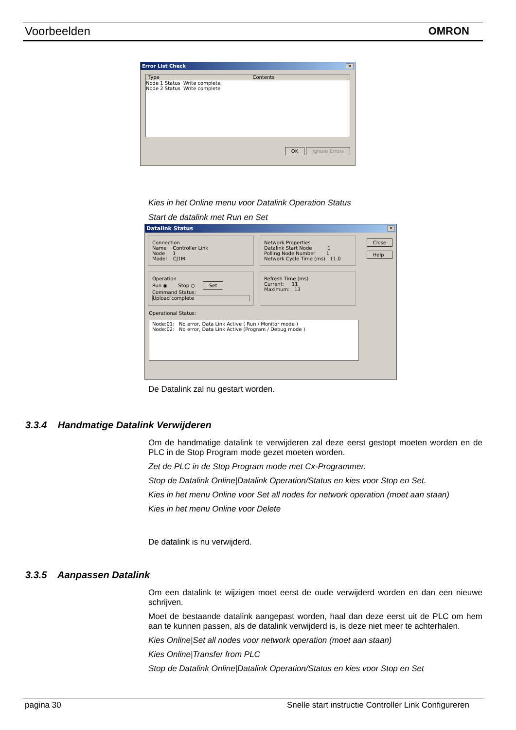Voorbeelden OMRON
Error List Check ✕
Type Contents
Node 1 Status Write complete
Node 2 Status Write complete
OK Ignore Errors
Kies in het Online menu voor Datalink Operation Status
Start de datalink met Run en Set
Datalink Status ✕
Connection
Name Controller Link
Node 1
Model CJ1M
Network Properties
Datalink Start Node 1
Polling Node Number 1
Network Cycle Time (ms) 11.0
Operation
Run ◉ Stop ○ Set
Command Status:
Upload complete
Refresh Time (ms)
Current: 11
Maximum: 13
Operational Status:
Node:01: No error, Data Link Active ( Run / Monitor mode )
Node:02: No error, Data Link Active (Program / Debug mode )
Close
Help
De Datalink zal nu gestart worden.
3.3.4 Handmatige Datalink Verwijderen
Om de handmatige datalink te verwijderen zal deze eerst gestopt moeten worden en de PLC in de Stop Program mode gezet moeten worden.
Zet de PLC in de Stop Program mode met Cx-Programmer.
Stop de Datalink Online|Datalink Operation/Status en kies voor Stop en Set.
Kies in het menu Online voor Set all nodes for network operation (moet aan staan)
Kies in het menu Online voor Delete
De datalink is nu verwijderd.
3.3.5 Aanpassen Datalink
Om een datalink te wijzigen moet eerst de oude verwijderd worden en dan een nieuwe schrijven.
Moet de bestaande datalink aangepast worden, haal dan deze eerst uit de PLC om hem aan te kunnen passen, als de datalink verwijderd is, is deze niet meer te achterhalen.
Kies Online|Set all nodes voor network operation (moet aan staan)
Kies Online|Transfer from PLC
Stop de Datalink Online|Datalink Operation/Status en kies voor Stop en Set
pagina 30 Snelle start instructie Controller Link Configureren